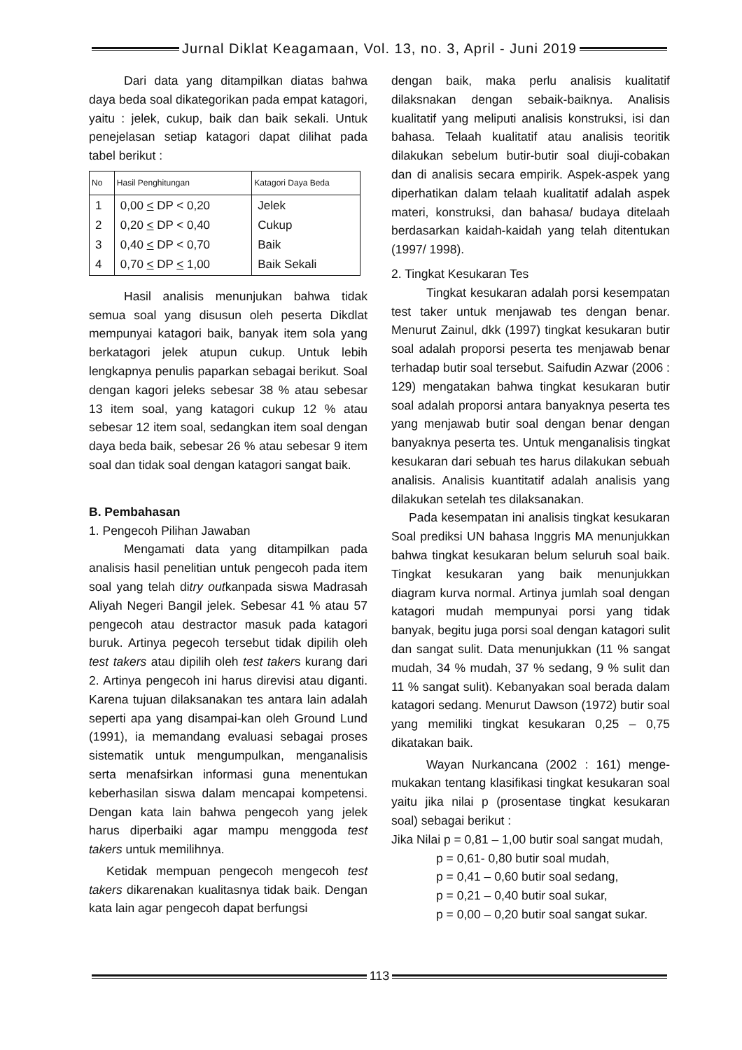Jurnal Diklat Keagamaan, Vol. 13, no. 3, April - Juni 2019
Dari data yang ditampilkan diatas bahwa daya beda soal dikategorikan pada empat katagori, yaitu : jelek, cukup, baik dan baik sekali. Untuk penejelasan setiap katagori dapat dilihat pada tabel berikut :
| No | Hasil Penghitungan | Katagori Daya Beda |
| --- | --- | --- |
| 1 2 3 4 | 0,00 < DP < 0,20 0,20 < DP < 0,40 0,40 < DP < 0,70 0,70 < DP < 1,00 | Jelek Cukup Baik Baik Sekali |
Hasil analisis menunjukan bahwa tidak semua soal yang disusun oleh peserta Dikdlat mempunyai katagori baik, banyak item sola yang berkatagori jelek atupun cukup. Untuk lebih lengkapnya penulis paparkan sebagai berikut. Soal dengan kagori jeleks sebesar 38 % atau sebesar 13 item soal, yang katagori cukup 12 % atau sebesar 12 item soal, sedangkan item soal dengan daya beda baik, sebesar 26 % atau sebesar 9 item soal dan tidak soal dengan katagori sangat baik.
B. Pembahasan
1. Pengecoh Pilihan Jawaban
Mengamati data yang ditampilkan pada analisis hasil penelitian untuk pengecoh pada item soal yang telah ditry outkanpada siswa Madrasah Aliyah Negeri Bangil jelek. Sebesar 41 % atau 57 pengecoh atau destractor masuk pada katagori buruk. Artinya pegecoh tersebut tidak dipilih oleh test takers atau dipilih oleh test takers kurang dari 2. Artinya pengecoh ini harus direvisi atau diganti. Karena tujuan dilaksanakan tes antara lain adalah seperti apa yang disampai-kan oleh Ground Lund (1991), ia memandang evaluasi sebagai proses sistematik untuk mengumpulkan, menganalisis serta menafsirkan informasi guna menentukan keberhasilan siswa dalam mencapai kompetensi. Dengan kata lain bahwa pengecoh yang jelek harus diperbaiki agar mampu menggoda test takers untuk memilihnya.
Ketidak mempuan pengecoh mengecoh test takers dikarenakan kualitasnya tidak baik. Dengan kata lain agar pengecoh dapat berfungsi
dengan baik, maka perlu analisis kualitatif dilaksnakan dengan sebaik-baiknya. Analisis kualitatif yang meliputi analisis konstruksi, isi dan bahasa. Telaah kualitatif atau analisis teoritik dilakukan sebelum butir-butir soal diuji-cobakan dan di analisis secara empirik. Aspek-aspek yang diperhatikan dalam telaah kualitatif adalah aspek materi, konstruksi, dan bahasa/ budaya ditelaah berdasarkan kaidah-kaidah yang telah ditentukan (1997/ 1998).
2. Tingkat Kesukaran Tes
Tingkat kesukaran adalah porsi kesempatan test taker untuk menjawab tes dengan benar. Menurut Zainul, dkk (1997) tingkat kesukaran butir soal adalah proporsi peserta tes menjawab benar terhadap butir soal tersebut. Saifudin Azwar (2006 : 129) mengatakan bahwa tingkat kesukaran butir soal adalah proporsi antara banyaknya peserta tes yang menjawab butir soal dengan benar dengan banyaknya peserta tes. Untuk menganalisis tingkat kesukaran dari sebuah tes harus dilakukan sebuah analisis. Analisis kuantitatif adalah analisis yang dilakukan setelah tes dilaksanakan.
Pada kesempatan ini analisis tingkat kesukaran Soal prediksi UN bahasa Inggris MA menunjukkan bahwa tingkat kesukaran belum seluruh soal baik. Tingkat kesukaran yang baik menunjukkan diagram kurva normal. Artinya jumlah soal dengan katagori mudah mempunyai porsi yang tidak banyak, begitu juga porsi soal dengan katagori sulit dan sangat sulit. Data menunjukkan (11 % sangat mudah, 34 % mudah, 37 % sedang, 9 % sulit dan 11 % sangat sulit). Kebanyakan soal berada dalam katagori sedang. Menurut Dawson (1972) butir soal yang memiliki tingkat kesukaran 0,25 – 0,75 dikatakan baik.
Wayan Nurkancana (2002 : 161) menge-mukakan tentang klasifikasi tingkat kesukaran soal yaitu jika nilai p (prosentase tingkat kesukaran soal) sebagai berikut :
Jika Nilai p = 0,81 – 1,00 butir soal sangat mudah,
p = 0,61- 0,80 butir soal mudah,
p = 0,41 – 0,60 butir soal sedang,
p = 0,21 – 0,40 butir soal sukar,
p = 0,00 – 0,20 butir soal sangat sukar.
113